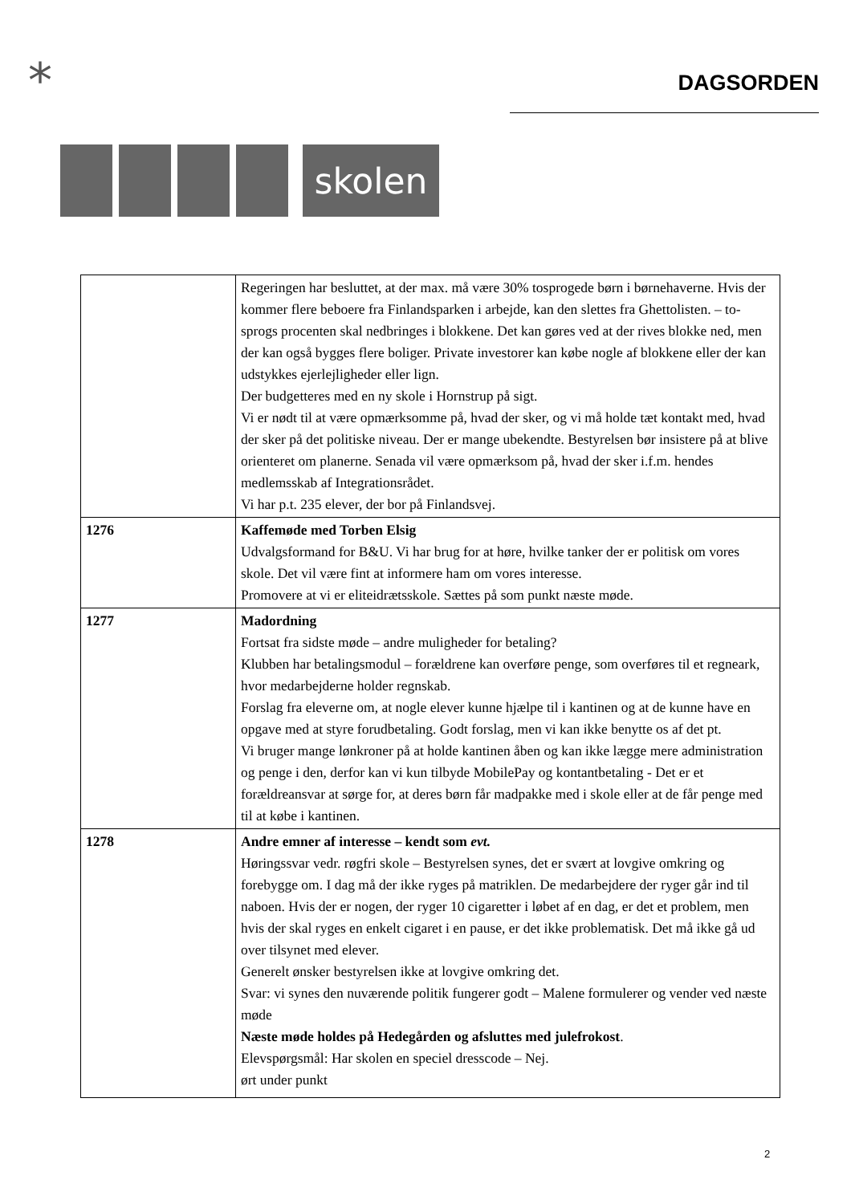*
skolen
DAGSORDEN
| | Regeringen har besluttet, at der max. må være 30% tosprogede børn i børnehaverne. Hvis der kommer flere beboere fra Finlandsparken i arbejde, kan den slettes fra Ghettolisten. – to-sprogs procenten skal nedbringes i blokkene. Det kan gøres ved at der rives blokke ned, men der kan også bygges flere boliger. Private investorer kan købe nogle af blokkene eller der kan udstykkes ejerlejligheder eller lign. Der budgetteres med en ny skole i Hornstrup på sigt. Vi er nødt til at være opmærksomme på, hvad der sker, og vi må holde tæt kontakt med, hvad der sker på det politiske niveau. Der er mange ubekendte. Bestyrelsen bør insistere på at blive orienteret om planerne. Senada vil være opmærksom på, hvad der sker i.f.m. hendes medlemsskab af Integrationsrådet. Vi har p.t. 235 elever, der bor på Finlandsvej. |
| 1276 | Kaffemøde med Torben Elsig Udvalgsformand for B&U. Vi har brug for at høre, hvilke tanker der er politisk om vores skole. Det vil være fint at informere ham om vores interesse. Promovere at vi er eliteidrætsskole. Sættes på som punkt næste møde. |
| 1277 | Madordning Fortsat fra sidste møde – andre muligheder for betaling? Klubben har betalingsmodul – forældrene kan overføre penge, som overføres til et regneark, hvor medarbejderne holder regnskab. Forslag fra eleverne om, at nogle elever kunne hjælpe til i kantinen og at de kunne have en opgave med at styre forudbetaling. Godt forslag, men vi kan ikke benytte os af det pt. Vi bruger mange lønkroner på at holde kantinen åben og kan ikke lægge mere administration og penge i den, derfor kan vi kun tilbyde MobilePay og kontantbetaling - Det er et forældreansvar at sørge for, at deres børn får madpakke med i skole eller at de får penge med til at købe i kantinen. |
| 1278 | Andre emner af interesse – kendt som evt. Høringssvar vedr. røgfri skole – Bestyrelsen synes, det er svært at lovgive omkring og forebygge om. I dag må der ikke ryges på matriklen. De medarbejdere der ryger går ind til naboen. Hvis der er nogen, der ryger 10 cigaretter i løbet af en dag, er det et problem, men hvis der skal ryges en enkelt cigaret i en pause, er det ikke problematisk. Det må ikke gå ud over tilsynet med elever. Generelt ønsker bestyrelsen ikke at lovgive omkring det. Svar: vi synes den nuværende politik fungerer godt – Malene formulerer og vender ved næste møde Næste møde holdes på Hedegården og afsluttes med julefrokost . Elevspørgsmål: Har skolen en speciel dresscode – Nej. ørt under punkt |
2